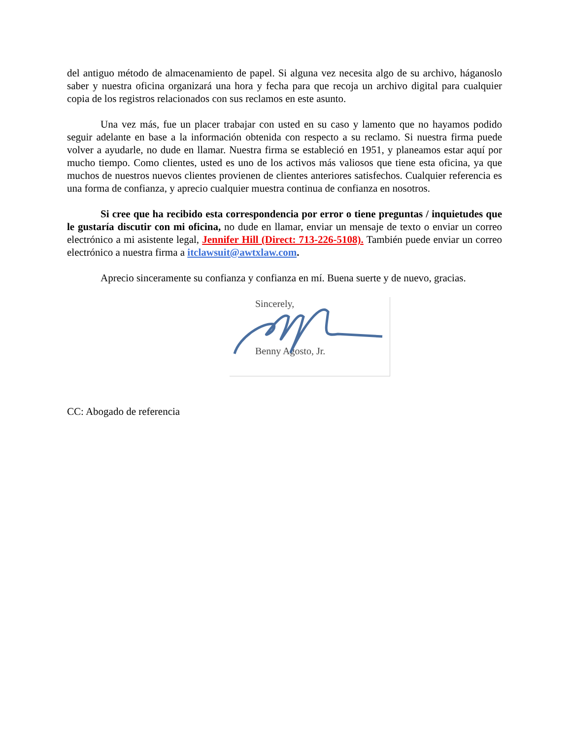del antiguo método de almacenamiento de papel. Si alguna vez necesita algo de su archivo, háganoslo saber y nuestra oficina organizará una hora y fecha para que recoja un archivo digital para cualquier copia de los registros relacionados con sus reclamos en este asunto.
Una vez más, fue un placer trabajar con usted en su caso y lamento que no hayamos podido seguir adelante en base a la información obtenida con respecto a su reclamo. Si nuestra firma puede volver a ayudarle, no dude en llamar. Nuestra firma se estableció en 1951, y planeamos estar aquí por mucho tiempo. Como clientes, usted es uno de los activos más valiosos que tiene esta oficina, ya que muchos de nuestros nuevos clientes provienen de clientes anteriores satisfechos. Cualquier referencia es una forma de confianza, y aprecio cualquier muestra continua de confianza en nosotros.
Si cree que ha recibido esta correspondencia por error o tiene preguntas / inquietudes que le gustaría discutir con mi oficina, no dude en llamar, enviar un mensaje de texto o enviar un correo electrónico a mi asistente legal, Jennifer Hill (Direct: 713-226-5108). También puede enviar un correo electrónico a nuestra firma a itclawsuit@awtxlaw.com.
Aprecio sinceramente su confianza y confianza en mí. Buena suerte y de nuevo, gracias.
Sincerely,
Benny Agosto, Jr.
CC: Abogado de referencia